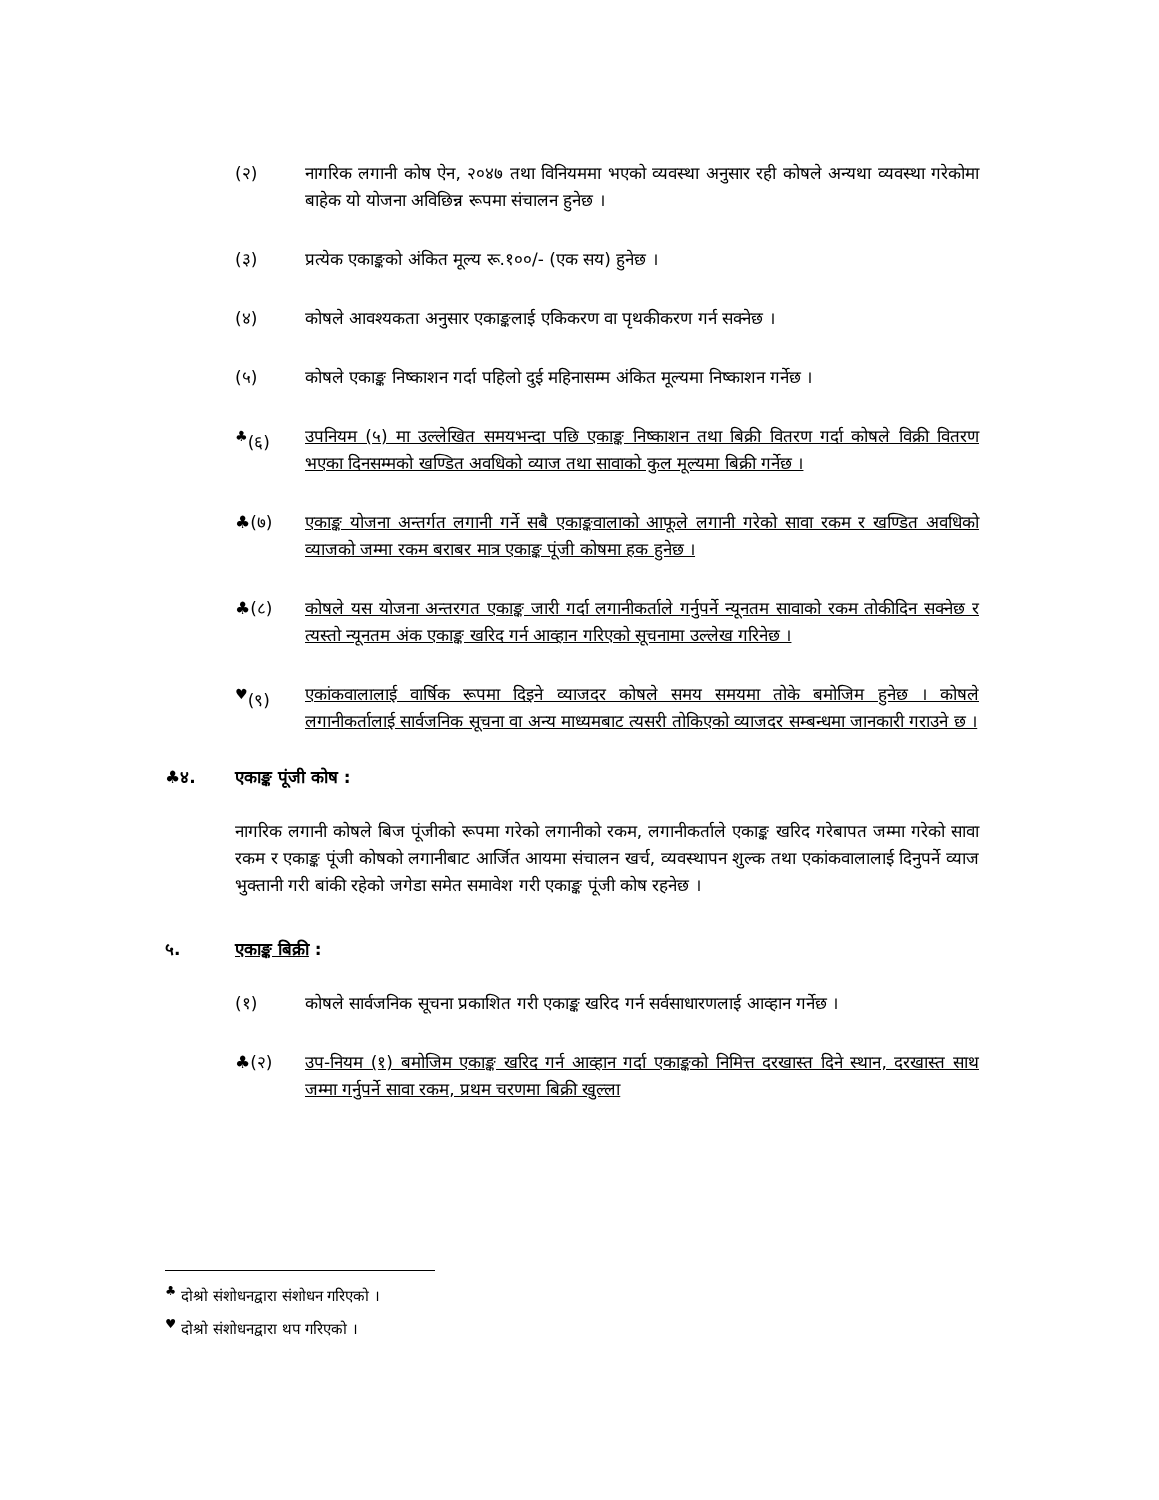(२) नागरिक लगानी कोष ऐन, २०४७ तथा विनियममा भएको व्यवस्था अनुसार रही कोषले अन्यथा व्यवस्था गरेकोमा बाहेक यो योजना अविछिन्न रूपमा संचालन हुनेछ ।
(३) प्रत्येक एकाङ्कको अंकित मूल्य रू.१००/- (एक सय) हुनेछ ।
(४) कोषले आवश्यकता अनुसार एकाङ्कलाई एकिकरण वा पृथकीकरण गर्न सक्नेछ ।
(५) कोषले एकाङ्क निष्काशन गर्दा पहिलो दुई महिनासम्म अंकित मूल्यमा निष्काशन गर्नेछ ।
<sup>♣</sup>(६) उपनियम (५) मा उल्लेखित समयभन्दा पछि एकाङ्क निष्काशन तथा बिक्री वितरण गर्दा कोषले विक्री वितरण भएका दिनसम्मको खण्डित अवधिको व्याज तथा सावाको कुल मूल्यमा बिक्री गर्नेछ ।
♣(७) एकाङ्क योजना अन्तर्गत लगानी गर्ने सबै एकाङ्कवालाको आफूले लगानी गरेको सावा रकम र खण्डित अवधिको व्याजको जम्मा रकम बराबर मात्र एकाङ्क पूंजी कोषमा हक हुनेछ ।
♣(८) कोषले यस योजना अन्तरगत एकाङ्क जारी गर्दा लगानीकर्ताले गर्नुपर्ने न्यूनतम सावाको रकम तोकीदिन सक्नेछ र त्यस्तो न्यूनतम अंक एकाङ्क खरिद गर्न आव्हान गरिएको सूचनामा उल्लेख गरिनेछ ।
<sup>♥</sup>(९) एकांकवालालाई वार्षिक रूपमा दिइने व्याजदर कोषले समय समयमा तोके बमोजिम हुनेछ । कोषले लगानीकर्तालाई सार्वजनिक सूचना वा अन्य माध्यमबाट त्यसरी तोकिएको व्याजदर सम्बन्धमा जानकारी गराउने छ ।
♣४. एकाङ्क पूंजी कोष :
नागरिक लगानी कोषले बिज पूंजीको रूपमा गरेको लगानीको रकम, लगानीकर्ताले एकाङ्क खरिद गरेबापत जम्मा गरेको सावा रकम र एकाङ्क पूंजी कोषको लगानीबाट आर्जित आयमा संचालन खर्च, व्यवस्थापन शुल्क तथा एकांकवालालाई दिनुपर्ने व्याज भुक्तानी गरी बांकी रहेको जगेडा समेत समावेश गरी एकाङ्क पूंजी कोष रहनेछ ।
५. एकाङ्क बिक्री :
(१) कोषले सार्वजनिक सूचना प्रकाशित गरी एकाङ्क खरिद गर्न सर्वसाधारणलाई आव्हान गर्नेछ ।
♣(२) उप-नियम (१) बमोजिम एकाङ्क खरिद गर्न आव्हान गर्दा एकाङ्कको निमित्त दरखास्त दिने स्थान, दरखास्त साथ जम्मा गर्नुपर्ने सावा रकम, प्रथम चरणमा बिक्री खुल्ला
<sup>♣</sup> दोश्रो संशोधनद्वारा संशोधन गरिएको ।
<sup>♥</sup> दोश्रो संशोधनद्वारा थप गरिएको ।